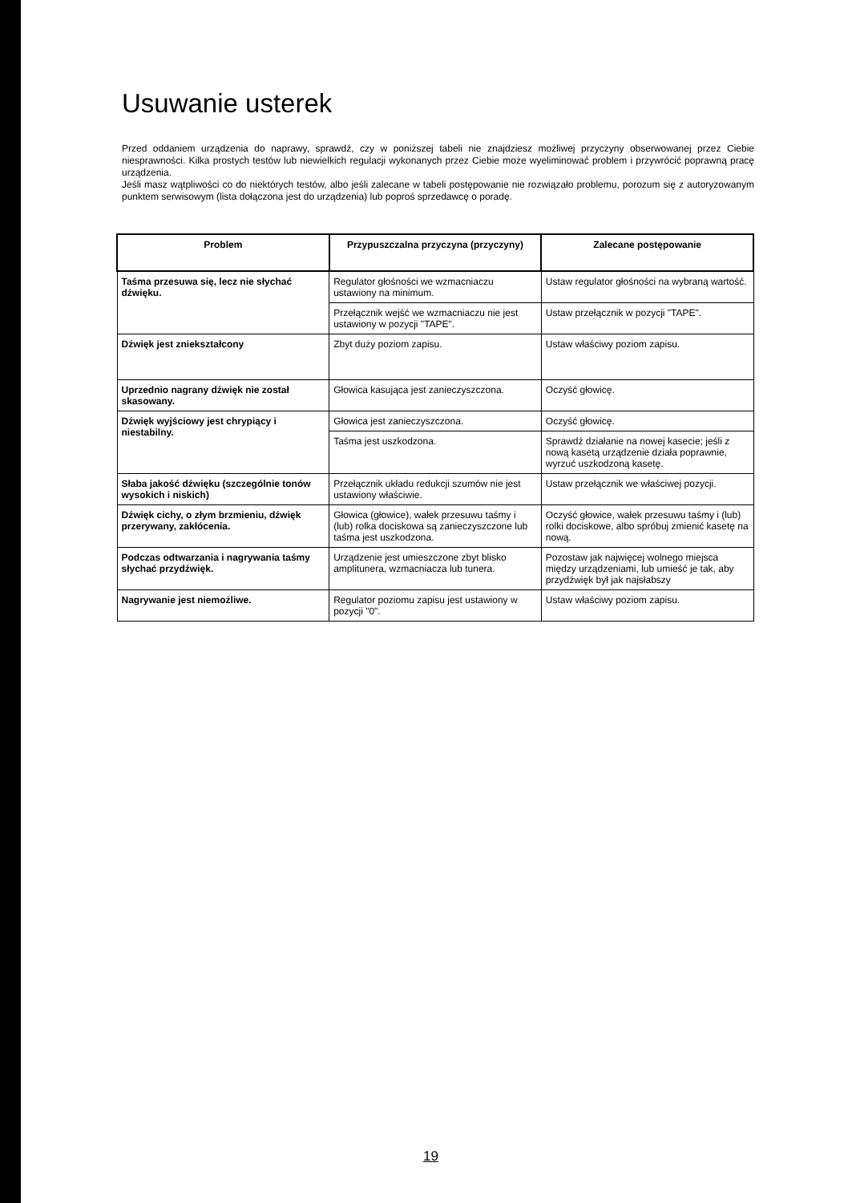Usuwanie usterek
Przed oddaniem urządzenia do naprawy, sprawdź, czy w poniższej tabeli nie znajdziesz możliwej przyczyny obserwowanej przez Ciebie niesprawności. Kilka prostych testów lub niewielkich regulacji wykonanych przez Ciebie może wyeliminować problem i przywrócić poprawną pracę urządzenia.
Jeśli masz wątpliwości co do niektórych testów, albo jeśli zalecane w tabeli postępowanie nie rozwiązało problemu, porozum się z autoryzowanym punktem serwisowym (lista dołączona jest do urządzenia) lub poproś sprzedawcę o poradę.
| Problem | Przypuszczalna przyczyna (przyczyny) | Zalecane postępowanie |
| --- | --- | --- |
| Taśma przesuwa się, lecz nie słychać dźwięku. | Regulator głośności we wzmacniaczu ustawiony na minimum. | Ustaw regulator głośności na wybraną wartość. |
| | Przełącznik wejść we wzmacniaczu nie jest ustawiony w pozycji "TAPE". | Ustaw przełącznik w pozycji "TAPE". |
| Dźwięk jest zniekształcony | Zbyt duży poziom zapisu. | Ustaw właściwy poziom zapisu. |
| Uprzednio nagrany dźwięk nie został skasowany. | Głowica kasująca jest zanieczyszczona. | Oczyść głowicę. |
| Dźwięk wyjściowy jest chrypiący i niestabilny. | Głowica jest zanieczyszczona. | Oczyść głowicę. |
| | Taśma jest uszkodzona. | Sprawdź działanie na nowej kasecie; jeśli z nową kasetą urządzenie działa poprawnie, wyrzuć uszkodzoną kasetę. |
| Słaba jakość dźwięku (szczególnie tonów wysokich i niskich) | Przełącznik układu redukcji szumów nie jest ustawiony właściwie. | Ustaw przełącznik we właściwej pozycji. |
| Dźwięk cichy, o złym brzmieniu, dźwięk przerywany, zakłócenia. | Głowica (głowice), wałek przesuwu taśmy i (lub) rolka dociskowa są zanieczyszczone lub taśma jest uszkodzona. | Oczyść głowice, wałek przesuwu taśmy i (lub) rolki dociskowe, albo spróbuj zmienić kasetę na nową. |
| Podczas odtwarzania i nagrywania taśmy słychać przydźwięk. | Urządzenie jest umieszczone zbyt blisko amplitunera, wzmacniacza lub tunera. | Pozostaw jak najwięcej wolnego miejsca między urządzeniami, lub umieść je tak, aby przydźwięk był jak najsłabszy |
| Nagrywanie jest niemożliwe. | Regulator poziomu zapisu jest ustawiony w pozycji "0". | Ustaw właściwy poziom zapisu. |
19